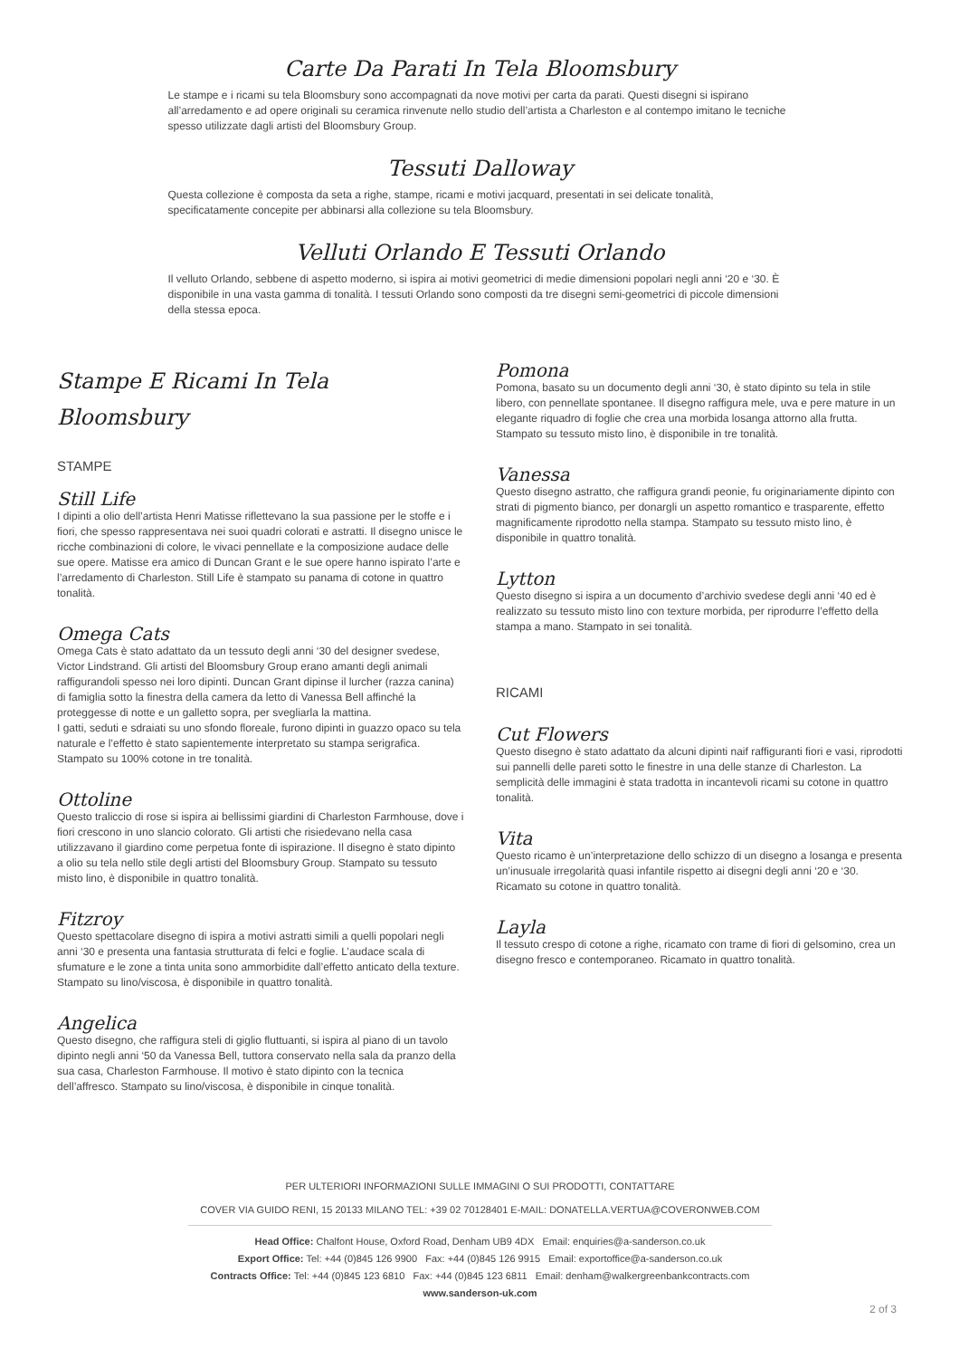Carte Da Parati In Tela Bloomsbury
Le stampe e i ricami su tela Bloomsbury sono accompagnati da nove motivi per carta da parati. Questi disegni si ispirano all’arredamento e ad opere originali su ceramica rinvenute nello studio dell’artista a Charleston e al contempo imitano le tecniche spesso utilizzate dagli artisti del Bloomsbury Group.
Tessuti Dalloway
Questa collezione è composta da seta a righe, stampe, ricami e motivi jacquard, presentati in sei delicate tonalità, specificatamente concepite per abbinarsi alla collezione su tela Bloomsbury.
Velluti Orlando E Tessuti Orlando
Il velluto Orlando, sebbene di aspetto moderno, si ispira ai motivi geometrici di medie dimensioni popolari negli anni ‘20 e ‘30. È disponibile in una vasta gamma di tonalità. I tessuti Orlando sono composti da tre disegni semi-geometrici di piccole dimensioni della stessa epoca.
Stampe E Ricami In Tela
Bloomsbury
STAMPE
Still Life
I dipinti a olio dell’artista Henri Matisse riflettevano la sua passione per le stoffe e i fiori, che spesso rappresentava nei suoi quadri colorati e astratti. Il disegno unisce le ricche combinazioni di colore, le vivaci pennellate e la composizione audace delle sue opere. Matisse era amico di Duncan Grant e le sue opere hanno ispirato l’arte e l’arredamento di Charleston. Still Life è stampato su panama di cotone in quattro tonalità.
Omega Cats
Omega Cats è stato adattato da un tessuto degli anni ‘30 del designer svedese, Victor Lindstrand. Gli artisti del Bloomsbury Group erano amanti degli animali raffigurandoli spesso nei loro dipinti. Duncan Grant dipinse il lurcher (razza canina) di famiglia sotto la finestra della camera da letto di Vanessa Bell affinché la proteggesse di notte e un galletto sopra, per svegliarla la mattina.
I gatti, seduti e sdraiati su uno sfondo floreale, furono dipinti in guazzo opaco su tela naturale e l’effetto è stato sapientemente interpretato su stampa serigrafica. Stampato su 100% cotone in tre tonalità.
Ottoline
Questo traliccio di rose si ispira ai bellissimi giardini di Charleston Farmhouse, dove i fiori crescono in uno slancio colorato. Gli artisti che risiedevano nella casa utilizzavano il giardino come perpetua fonte di ispirazione. Il disegno è stato dipinto a olio su tela nello stile degli artisti del Bloomsbury Group. Stampato su tessuto misto lino, è disponibile in quattro tonalità.
Fitzroy
Questo spettacolare disegno di ispira a motivi astratti simili a quelli popolari negli anni ‘30 e presenta una fantasia strutturata di felci e foglie. L’audace scala di sfumature e le zone a tinta unita sono ammorbidite dall’effetto anticato della texture. Stampato su lino/viscosa, è disponibile in quattro tonalità.
Angelica
Questo disegno, che raffigura steli di giglio fluttuanti, si ispira al piano di un tavolo dipinto negli anni ‘50 da Vanessa Bell, tuttora conservato nella sala da pranzo della sua casa, Charleston Farmhouse. Il motivo è stato dipinto con la tecnica dell’affresco. Stampato su lino/viscosa, è disponibile in cinque tonalità.
Pomona
Pomona, basato su un documento degli anni ‘30, è stato dipinto su tela in stile libero, con pennellate spontanee. Il disegno raffigura mele, uva e pere mature in un elegante riquadro di foglie che crea una morbida losanga attorno alla frutta. Stampato su tessuto misto lino, è disponibile in tre tonalità.
Vanessa
Questo disegno astratto, che raffigura grandi peonie, fu originariamente dipinto con strati di pigmento bianco, per donargli un aspetto romantico e trasparente, effetto magnificamente riprodotto nella stampa. Stampato su tessuto misto lino, è disponibile in quattro tonalità.
Lytton
Questo disegno si ispira a un documento d’archivio svedese degli anni ‘40 ed è realizzato su tessuto misto lino con texture morbida, per riprodurre l’effetto della stampa a mano. Stampato in sei tonalità.
RICAMI
Cut Flowers
Questo disegno è stato adattato da alcuni dipinti naif raffiguranti fiori e vasi, riprodotti sui pannelli delle pareti sotto le finestre in una delle stanze di Charleston. La semplicità delle immagini è stata tradotta in incantevoli ricami su cotone in quattro tonalità.
Vita
Questo ricamo è un’interpretazione dello schizzo di un disegno a losanga e presenta un’inusuale irregolarità quasi infantile rispetto ai disegni degli anni ‘20 e ‘30. Ricamato su cotone in quattro tonalità.
Layla
Il tessuto crespo di cotone a righe, ricamato con trame di fiori di gelsomino, crea un disegno fresco e contemporaneo. Ricamato in quattro tonalità.
PER ULTERIORI INFORMAZIONI SULLE IMMAGINI O SUI PRODOTTI, CONTATTARE
COVER VIA GUIDO RENI, 15 20133 MILANO TEL: +39 02 70128401 E-MAIL: DONATELLA.VERTUA@COVERONWEB.COM
Head Office: Chalfont House, Oxford Road, Denham UB9 4DX Email: enquiries@a-sanderson.co.uk
Export Office: Tel: +44 (0)845 126 9900 Fax: +44 (0)845 126 9915 Email: exportoffice@a-sanderson.co.uk
Contracts Office: Tel: +44 (0)845 123 6810 Fax: +44 (0)845 123 6811 Email: denham@walkergreenbankcontracts.com
www.sanderson-uk.com
2 of 3